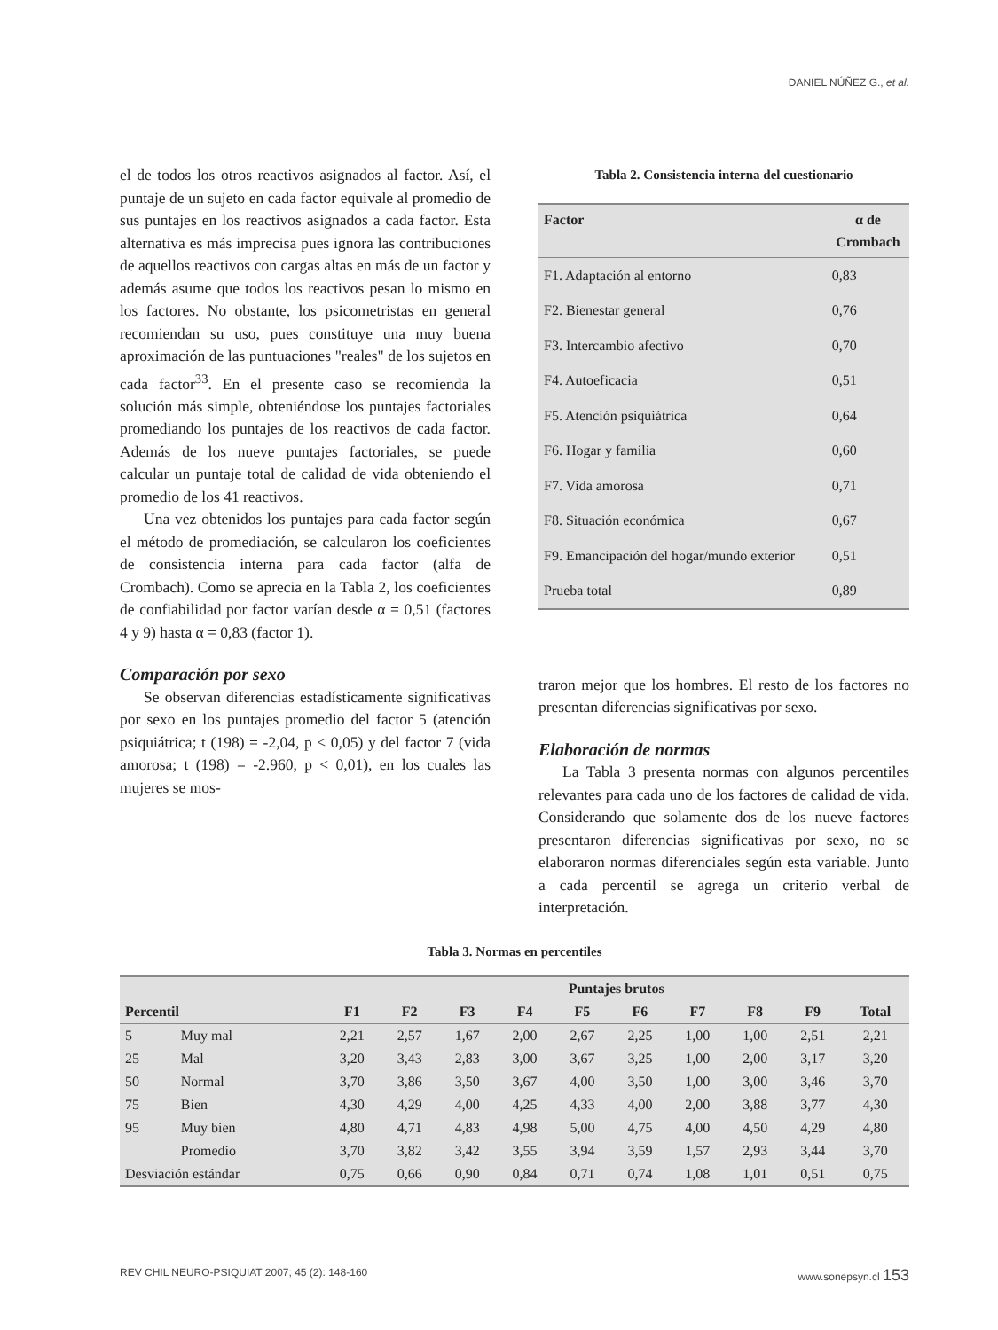DANIEL NÚÑEZ G., et al.
el de todos los otros reactivos asignados al factor. Así, el puntaje de un sujeto en cada factor equivale al promedio de sus puntajes en los reactivos asignados a cada factor. Esta alternativa es más imprecisa pues ignora las contribuciones de aquellos reactivos con cargas altas en más de un factor y además asume que todos los reactivos pesan lo mismo en los factores. No obstante, los psicometristas en general recomiendan su uso, pues constituye una muy buena aproximación de las puntuaciones "reales" de los sujetos en cada factor<sup>33</sup>. En el presente caso se recomienda la solución más simple, obteniéndose los puntajes factoriales promediando los puntajes de los reactivos de cada factor. Además de los nueve puntajes factoriales, se puede calcular un puntaje total de calidad de vida obteniendo el promedio de los 41 reactivos.
Una vez obtenidos los puntajes para cada factor según el método de promediación, se calcularon los coeficientes de consistencia interna para cada factor (alfa de Crombach). Como se aprecia en la Tabla 2, los coeficientes de confiabilidad por factor varían desde α = 0,51 (factores 4 y 9) hasta α = 0,83 (factor 1).
Comparación por sexo
Se observan diferencias estadísticamente significativas por sexo en los puntajes promedio del factor 5 (atención psiquiátrica; t (198) = -2,04, p < 0,05) y del factor 7 (vida amorosa; t (198) = -2.960, p < 0,01), en los cuales las mujeres se mos-
Tabla 2. Consistencia interna del cuestionario
| Factor | α de Crombach |
| --- | --- |
| F1. Adaptación al entorno | 0,83 |
| F2. Bienestar general | 0,76 |
| F3. Intercambio afectivo | 0,70 |
| F4. Autoeficacia | 0,51 |
| F5. Atención psiquiátrica | 0,64 |
| F6. Hogar y familia | 0,60 |
| F7. Vida amorosa | 0,71 |
| F8. Situación económica | 0,67 |
| F9. Emancipación del hogar/mundo exterior | 0,51 |
| Prueba total | 0,89 |
traron mejor que los hombres. El resto de los factores no presentan diferencias significativas por sexo.
Elaboración de normas
La Tabla 3 presenta normas con algunos percentiles relevantes para cada uno de los factores de calidad de vida. Considerando que solamente dos de los nueve factores presentaron diferencias significativas por sexo, no se elaboraron normas diferenciales según esta variable. Junto a cada percentil se agrega un criterio verbal de interpretación.
Tabla 3. Normas en percentiles
| | | Puntajes brutos | | | | | | | | | |
| --- | --- | --- | --- | --- | --- | --- | --- | --- | --- | --- | --- |
| Percentil | | F1 | F2 | F3 | F4 | F5 | F6 | F7 | F8 | F9 | Total |
| 5 | Muy mal | 2,21 | 2,57 | 1,67 | 2,00 | 2,67 | 2,25 | 1,00 | 1,00 | 2,51 | 2,21 |
| 25 | Mal | 3,20 | 3,43 | 2,83 | 3,00 | 3,67 | 3,25 | 1,00 | 2,00 | 3,17 | 3,20 |
| 50 | Normal | 3,70 | 3,86 | 3,50 | 3,67 | 4,00 | 3,50 | 1,00 | 3,00 | 3,46 | 3,70 |
| 75 | Bien | 4,30 | 4,29 | 4,00 | 4,25 | 4,33 | 4,00 | 2,00 | 3,88 | 3,77 | 4,30 |
| 95 | Muy bien | 4,80 | 4,71 | 4,83 | 4,98 | 5,00 | 4,75 | 4,00 | 4,50 | 4,29 | 4,80 |
| | Promedio | 3,70 | 3,82 | 3,42 | 3,55 | 3,94 | 3,59 | 1,57 | 2,93 | 3,44 | 3,70 |
| Desviación estándar | | 0,75 | 0,66 | 0,90 | 0,84 | 0,71 | 0,74 | 1,08 | 1,01 | 0,51 | 0,75 |
REV CHIL NEURO-PSIQUIAT 2007; 45 (2): 148-160 www.sonepsyn.cl 153